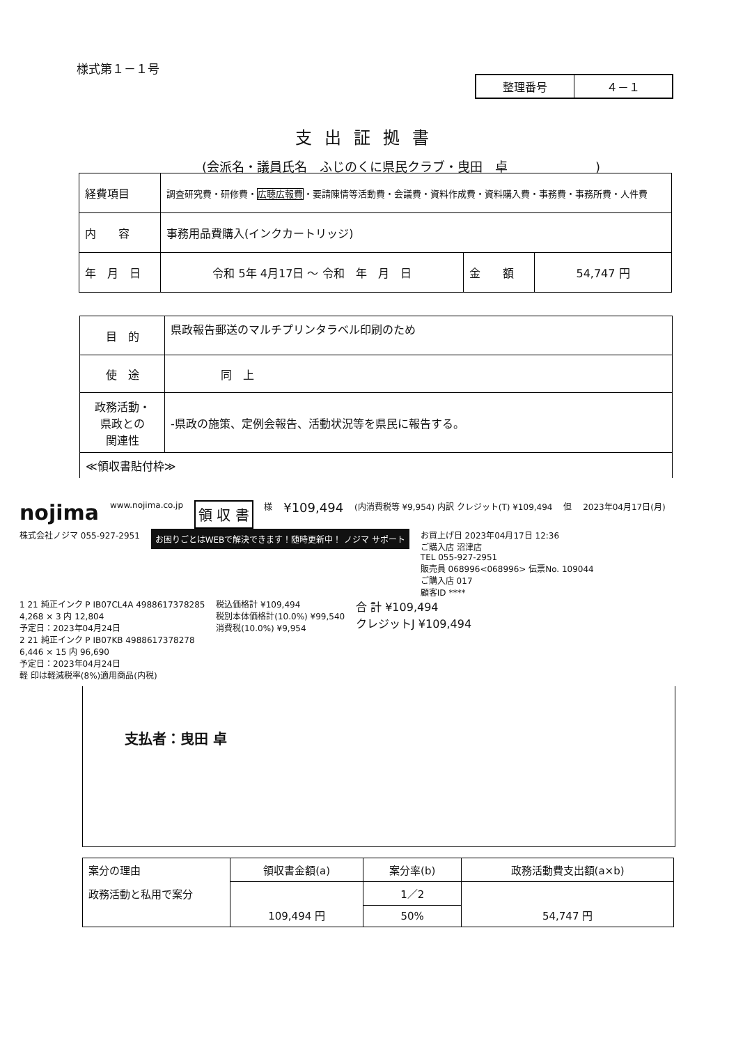様式第１－１号
| 整理番号 | ４－１ |
支出証拠書
(会派名・議員氏名　ふじのくに県民クラブ・曳田　卓　　　　　　　)
| 経費項目 | 調査研究費・研修費・ 広聴広報費 ・要請陳情等活動費・会議費・資料作成費・資料購入費・事務費・事務所費・人件費 | | |
| 内 容 | 事務用品費購入(インクカートリッジ) | | |
| 年 月 日 | 令和 5年 4月17日 ～ 令和 年 月 日 | 金 額 | 54,747 円 |
| 目 的 | 県政報告郵送のマルチプリンタラベル印刷のため |
| 使 途 | 同 上 |
| 政務活動・ 県政との 関連性 | -県政の施策、定例会報告、活動状況等を県民に報告する。 |
| ≪領収書貼付枠≫ | |
nojima
www.nojima.co.jp
領 収 書
様
¥109,494
(内消費税等 ¥9,954) 内訳 クレジット(T) ¥109,494
但 2023年04月17日(月) 株式会社ノジマ 055-927-2951
お困りごとはWEBで解決できます！随時更新中！ ノジマ サポート
お買上げ日 2023年04月17日 12:36
ご購入店 沼津店
TEL 055-927-2951
販売員 068996<068996> 伝票No. 109044
ご購入店 017
顧客ID ****
1 21 純正インク P IB07CL4A 4988617378285
4,268 × 3 内 12,804
予定日：2023年04月24日
2 21 純正インク P IB07KB 4988617378278
6,446 × 15 内 96,690
予定日：2023年04月24日
軽 印は軽減税率(8%)適用商品(内税)
税込価格計 ¥109,494
税別本体価格計(10.0%) ¥99,540
消費税(10.0%) ¥9,954
合 計 ¥109,494
クレジットJ ¥109,494
支払者：曳田 卓
| 案分の理由 | 領収書金額(a) | 案分率(b) | 政務活動費支出額(a×b) |
| 政務活動と私用で案分 | 109,494 円 | 1／2 | 54,747 円 |
| | | 50% | |